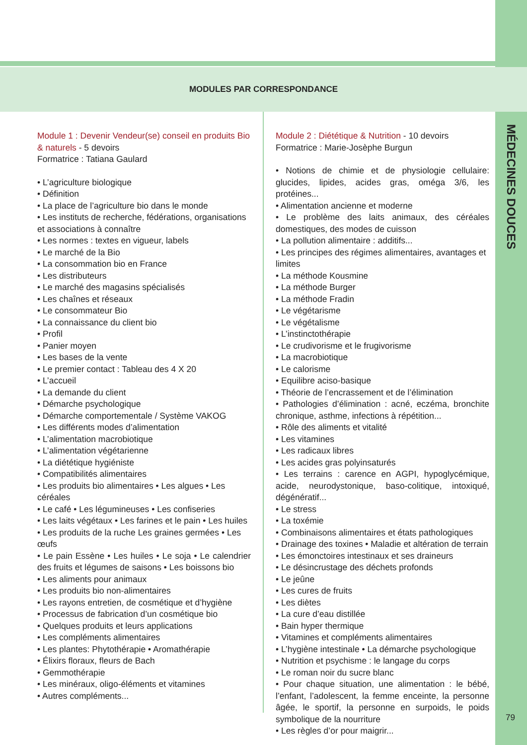MODULES PAR CORRESPONDANCE
MÉDECINES DOUCES
Module 1 : Devenir Vendeur(se) conseil en produits Bio & naturels - 5 devoirs
Formatrice : Tatiana Gaulard
• L’agriculture biologique
• Définition
• La place de l’agriculture bio dans le monde
• Les instituts de recherche, fédérations, organisations et associations à connaître
• Les normes : textes en vigueur, labels
• Le marché de la Bio
• La consommation bio en France
• Les distributeurs
• Le marché des magasins spécialisés
• Les chaînes et réseaux
• Le consommateur Bio
• La connaissance du client bio
• Profil
• Panier moyen
• Les bases de la vente
• Le premier contact : Tableau des 4 X 20
• L’accueil
• La demande du client
• Démarche psychologique
• Démarche comportementale / Système VAKOG
• Les différents modes d’alimentation
• L’alimentation macrobiotique
• L’alimentation végétarienne
• La diététique hygiéniste
• Compatibilités alimentaires
• Les produits bio alimentaires • Les algues • Les céréales
• Le café • Les légumineuses • Les confiseries
• Les laits végétaux • Les farines et le pain • Les huiles
• Les produits de la ruche Les graines germées • Les œufs
• Le pain Essène • Les huiles • Le soja • Le calendrier des fruits et légumes de saisons • Les boissons bio
• Les aliments pour animaux
• Les produits bio non-alimentaires
• Les rayons entretien, de cosmétique et d’hygiène
• Processus de fabrication d’un cosmétique bio
• Quelques produits et leurs applications
• Les compléments alimentaires
• Les plantes: Phytothérapie • Aromathérapie
• Élixirs floraux, fleurs de Bach
• Gemmothérapie
• Les minéraux, oligo-éléments et vitamines
• Autres compléments...
Module 2 : Diététique & Nutrition - 10 devoirs
Formatrice : Marie-Josèphe Burgun
• Notions de chimie et de physiologie cellulaire: glucides, lipides, acides gras, oméga 3/6, les protéines...
• Alimentation ancienne et moderne
• Le problème des laits animaux, des céréales domestiques, des modes de cuisson
• La pollution alimentaire : additifs...
• Les principes des régimes alimentaires, avantages et limites
• La méthode Kousmine
• La méthode Burger
• La méthode Fradin
• Le végétarisme
• Le végétalisme
• L’instinctothérapie
• Le crudivorisme et le frugivorisme
• La macrobiotique
• Le calorisme
• Equilibre aciso-basique
• Théorie de l’encrassement et de l’élimination
• Pathologies d’élimination : acné, eczéma, bronchite chronique, asthme, infections à répétition...
• Rôle des aliments et vitalité
• Les vitamines
• Les radicaux libres
• Les acides gras polyinsaturés
• Les terrains : carence en AGPI, hypoglycémique, acide, neurodystonique, baso-colitique, intoxiqué, dégénératif...
• Le stress
• La toxémie
• Combinaisons alimentaires et états pathologiques
• Drainage des toxines • Maladie et altération de terrain
• Les émonctoires intestinaux et ses draineurs
• Le désincrustage des déchets profonds
• Le jeûne
• Les cures de fruits
• Les diètes
• La cure d’eau distillée
• Bain hyper thermique
• Vitamines et compléments alimentaires
• L’hygiène intestinale • La démarche psychologique
• Nutrition et psychisme : le langage du corps
• Le roman noir du sucre blanc
• Pour chaque situation, une alimentation : le bébé, l’enfant, l’adolescent, la femme enceinte, la personne âgée, le sportif, la personne en surpoids, le poids symbolique de la nourriture
• Les règles d’or pour maigrir...
79